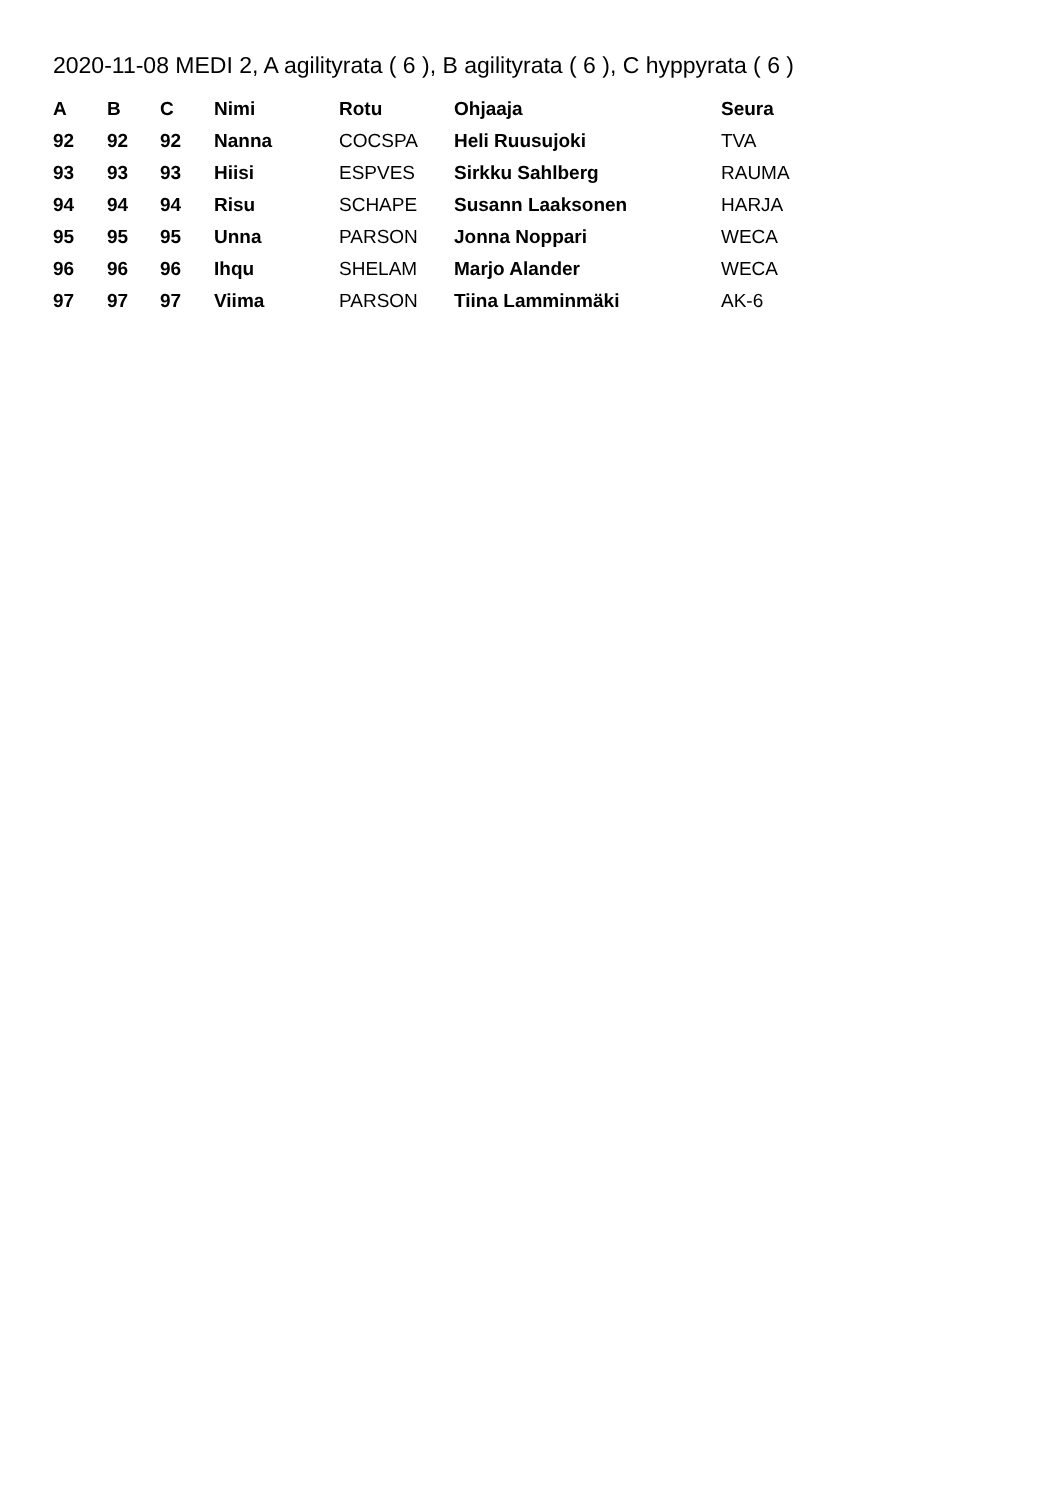2020-11-08 MEDI 2, A agilityrata ( 6 ), B agilityrata ( 6 ), C hyppyrata ( 6 )
| A | B | C | Nimi | Rotu | Ohjaaja | Seura |
| --- | --- | --- | --- | --- | --- | --- |
| 92 | 92 | 92 | Nanna | COCSPA | Heli Ruusujoki | TVA |
| 93 | 93 | 93 | Hiisi | ESPVES | Sirkku Sahlberg | RAUMA |
| 94 | 94 | 94 | Risu | SCHAPE | Susann Laaksonen | HARJA |
| 95 | 95 | 95 | Unna | PARSON | Jonna Noppari | WECA |
| 96 | 96 | 96 | Ihqu | SHELAM | Marjo Alander | WECA |
| 97 | 97 | 97 | Viima | PARSON | Tiina Lamminmäki | AK-6 |